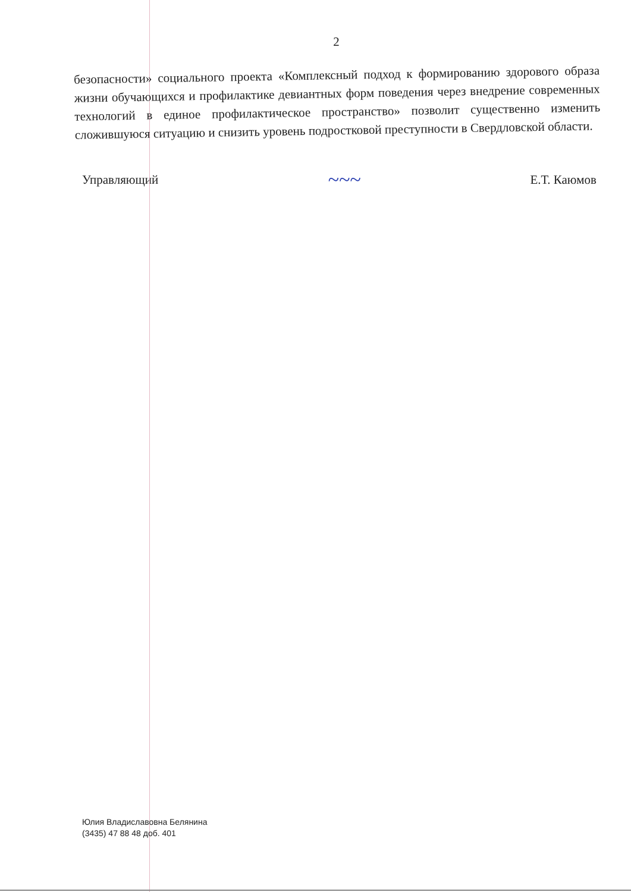2
безопасности» социального проекта «Комплексный подход к формированию здорового образа жизни обучающихся и профилактике девиантных форм поведения через внедрение современных технологий в единое профилактическое пространство» позволит существенно изменить сложившуюся ситуацию и снизить уровень подростковой преступности в Свердловской области.
Управляющий ~~~ Е.Т. Каюмов
Юлия Владиславовна Белянина
(3435) 47 88 48 доб. 401